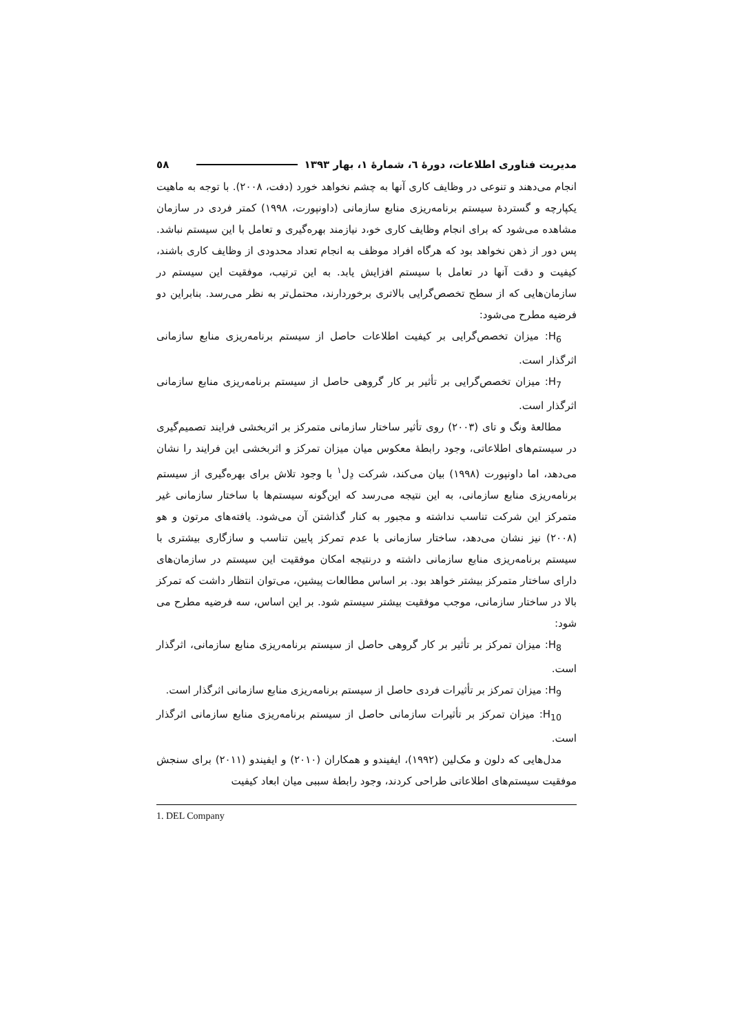مدیریت فناوری اطلاعات، دورهٔ ٦، شمارهٔ ١، بهار ١٣٩٣ ٥٨
انجام می‌دهند و تنوعی در وظایف کاری آنها به چشم نخواهد خورد (دفت، ٢٠٠٨). با توجه به ماهیت یکپارچه و گستردهٔ سیستم برنامه‌ریزی منابع سازمانی (داونپورت، ١٩٩٨) کمتر فردی در سازمان مشاهده می‌شود که برای انجام وظایف کاری خو،د نیازمند بهره‌گیری و تعامل با این سیستم نباشد. پس دور از ذهن نخواهد بود که هرگاه افراد موظف به انجام تعداد محدودی از وظایف کاری باشند، کیفیت و دقت آنها در تعامل با سیستم افزایش یابد. به این ترتیب، موفقیت این سیستم در سازمان‌هایی که از سطح تخصص‌گرایی بالاتری برخوردارند، محتمل‌تر به نظر می‌رسد. بنابراین دو فرضیه مطرح می‌شود:
H<sub>6</sub>: میزان تخصص‌گرایی بر کیفیت اطلاعات حاصل از سیستم برنامه‌ریزی منابع سازمانی اثرگذار است.
H<sub>7</sub>: میزان تخصص‌گرایی بر تأثیر بر کار گروهی حاصل از سیستم برنامه‌ریزی منابع سازمانی اثرگذار است.
مطالعهٔ ونگ و تای (٢٠٠٣) روی تأثیر ساختار سازمانی متمرکز بر اثربخشی فرایند تصمیم‌گیری در سیستم‌های اطلاعاتی، وجود رابطهٔ معکوس میان میزان تمرکز و اثربخشی این فرایند را نشان می‌دهد، اما داونپورت (١٩٩٨) بیان می‌کند، شرکت دِل<sup>١</sup> با وجود تلاش برای بهره‌گیری از سیستم برنامه‌ریزی منابع سازمانی، به این نتیجه می‌رسد که این‌گونه سیستم‌ها با ساختار سازمانی غیر متمرکز این شرکت تناسب نداشته و مجبور به کنار گذاشتن آن می‌شود. یافته‌های مرتون و هو (٢٠٠٨) نیز نشان می‌دهد، ساختار سازمانی با عدم تمرکز پایین تناسب و سازگاری بیشتری با سیستم برنامه‌ریزی منابع سازمانی داشته و درنتیجه امکان موفقیت این سیستم در سازمان‌های دارای ساختار متمرکز بیشتر خواهد بود. بر اساس مطالعات پیشین، می‌توان انتظار داشت که تمرکز بالا در ساختار سازمانی، موجب موفقیت بیشتر سیستم شود. بر این اساس، سه فرضیه مطرح می شود:
H<sub>8</sub>: میزان تمرکز بر تأثیر بر کار گروهی حاصل از سیستم برنامه‌ریزی منابع سازمانی، اثرگذار است.
H<sub>9</sub>: میزان تمرکز بر تأثیرات فردی حاصل از سیستم برنامه‌ریزی منابع سازمانی اثرگذار است.
H<sub>10</sub>: میزان تمرکز بر تأثیرات سازمانی حاصل از سیستم برنامه‌ریزی منابع سازمانی اثرگذار است.
مدل‌هایی که دلون و مک‌لین (١٩٩٢)، ایفیندو و همکاران (٢٠١٠) و ایفیندو (٢٠١١) برای سنجش موفقیت سیستم‌های اطلاعاتی طراحی کردند، وجود رابطهٔ سببی میان ابعاد کیفیت
1. DEL Company